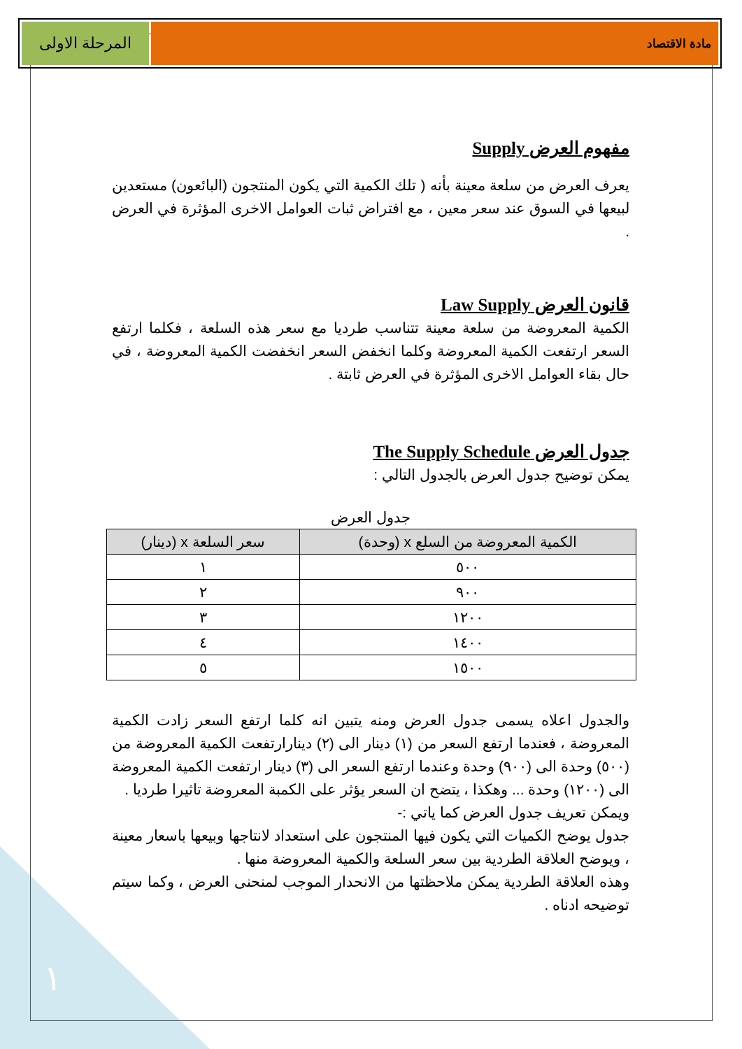مادة الاقتصاد
المرحلة الاولى
مفهوم العرض Supply
يعرف العرض من سلعة معينة بأنه ( تلك الكمية التي يكون المنتجون (البائعون) مستعدين لبيعها في السوق عند سعر معين ، مع افتراض ثبات العوامل الاخرى المؤثرة في العرض .
قانون العرض Law Supply
الكمية المعروضة من سلعة معينة تتناسب طرديا مع سعر هذه السلعة ، فكلما ارتفع السعر ارتفعت الكمية المعروضة وكلما انخفض السعر انخفضت الكمية المعروضة ، في حال بقاء العوامل الاخرى المؤثرة في العرض ثابتة .
جدول العرض The Supply Schedule
يمكن توضيح جدول العرض بالجدول التالي :
جدول العرض
| الكمية المعروضة من السلع x (وحدة) | سعر السلعة x (دينار) |
| --- | --- |
| ٥٠٠ | ١ |
| ٩٠٠ | ٢ |
| ١٢٠٠ | ٣ |
| ١٤٠٠ | ٤ |
| ١٥٠٠ | ٥ |
والجدول اعلاه يسمى جدول العرض ومنه يتبين انه كلما ارتفع السعر زادت الكمية المعروضة ، فعندما ارتفع السعر من (١) دينار الى (٢) دينارارتفعت الكمية المعروضة من (٥٠٠) وحدة الى (٩٠٠) وحدة وعندما ارتفع السعر الى (٣) دينار ارتفعت الكمية المعروضة الى (١٢٠٠) وحدة ... وهكذا ، يتضح ان السعر يؤثر على الكمبة المعروضة تاثيرا طرديا .
ويمكن تعريف جدول العرض كما ياتي :-
جدول يوضح الكميات التي يكون فيها المنتجون على استعداد لانتاجها وبيعها باسعار معينة ، ويوضح العلاقة الطردية بين سعر السلعة والكمية المعروضة منها .
وهذه العلاقة الطردية يمكن ملاحظتها من الانحدار الموجب لمنحنى العرض ، وكما سيتم توضيحه ادناه .
١